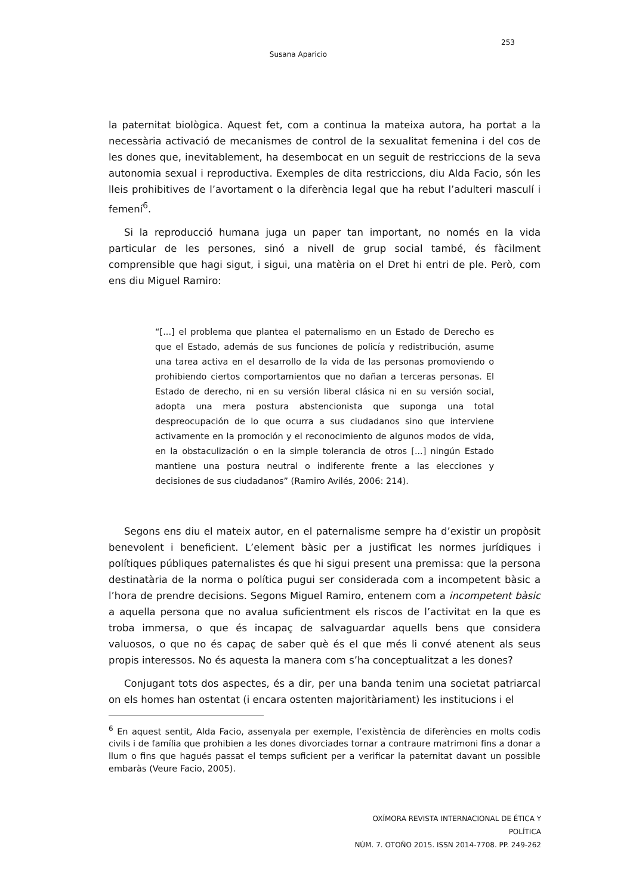253
Susana Aparicio
la paternitat biològica. Aquest fet, com a continua la mateixa autora, ha portat a la necessària activació de mecanismes de control de la sexualitat femenina i del cos de les dones que, inevitablement, ha desembocat en un seguit de restriccions de la seva autonomia sexual i reproductiva. Exemples de dita restriccions, diu Alda Facio, són les lleis prohibitives de l’avortament o la diferència legal que ha rebut l’adulteri masculí i femení<sup>6</sup>.
Si la reproducció humana juga un paper tan important, no només en la vida particular de les persones, sinó a nivell de grup social també, és fàcilment comprensible que hagi sigut, i sigui, una matèria on el Dret hi entri de ple. Però, com ens diu Miguel Ramiro:
“[...] el problema que plantea el paternalismo en un Estado de Derecho es que el Estado, además de sus funciones de policía y redistribución, asume una tarea activa en el desarrollo de la vida de las personas promoviendo o prohibiendo ciertos comportamientos que no dañan a terceras personas. El Estado de derecho, ni en su versión liberal clásica ni en su versión social, adopta una mera postura abstencionista que suponga una total despreocupación de lo que ocurra a sus ciudadanos sino que interviene activamente en la promoción y el reconocimiento de algunos modos de vida, en la obstaculización o en la simple tolerancia de otros [...] ningún Estado mantiene una postura neutral o indiferente frente a las elecciones y decisiones de sus ciudadanos” (Ramiro Avilés, 2006: 214).
Segons ens diu el mateix autor, en el paternalisme sempre ha d’existir un propòsit benevolent i beneficient. L’element bàsic per a justificat les normes jurídiques i polítiques públiques paternalistes és que hi sigui present una premissa: que la persona destinatària de la norma o política pugui ser considerada com a incompetent bàsic a l’hora de prendre decisions. Segons Miguel Ramiro, entenem com a incompetent bàsic a aquella persona que no avalua suficientment els riscos de l’activitat en la que es troba immersa, o que és incapaç de salvaguardar aquells bens que considera valuosos, o que no és capaç de saber què és el que més li convé atenent als seus propis interessos. No és aquesta la manera com s’ha conceptualitzat a les dones?
Conjugant tots dos aspectes, és a dir, per una banda tenim una societat patriarcal on els homes han ostentat (i encara ostenten majoritàriament) les institucions i el
<sup>6</sup> En aquest sentit, Alda Facio, assenyala per exemple, l’existència de diferències en molts codis civils i de família que prohibien a les dones divorciades tornar a contraure matrimoni fins a donar a llum o fins que hagués passat el temps suficient per a verificar la paternitat davant un possible embaràs (Veure Facio, 2005).
OXÍMORA REVISTA INTERNACIONAL DE ÉTICA Y POLÍTICA
NÚM. 7. OTOÑO 2015. ISSN 2014-7708. PP. 249-262